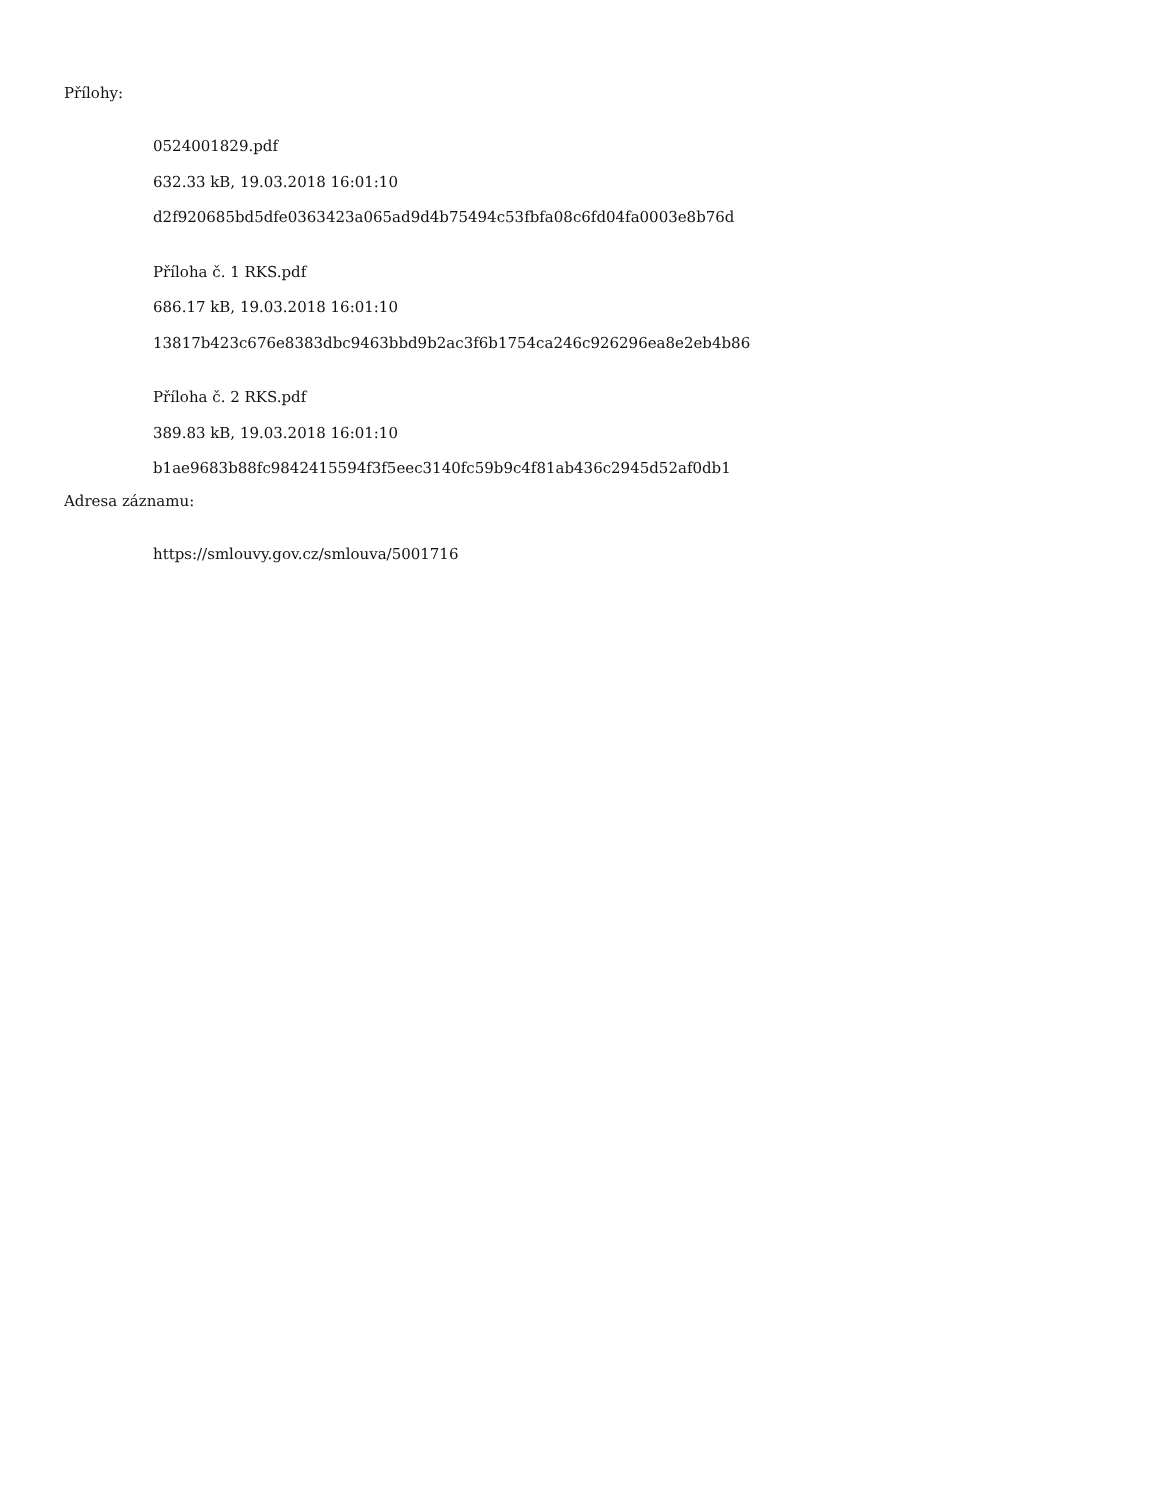Přílohy:
0524001829.pdf
632.33 kB, 19.03.2018 16:01:10
d2f920685bd5dfe0363423a065ad9d4b75494c53fbfa08c6fd04fa0003e8b76d
Příloha č. 1 RKS.pdf
686.17 kB, 19.03.2018 16:01:10
13817b423c676e8383dbc9463bbd9b2ac3f6b1754ca246c926296ea8e2eb4b86
Příloha č. 2 RKS.pdf
389.83 kB, 19.03.2018 16:01:10
b1ae9683b88fc9842415594f3f5eec3140fc59b9c4f81ab436c2945d52af0db1
Adresa záznamu:
https://smlouvy.gov.cz/smlouva/5001716